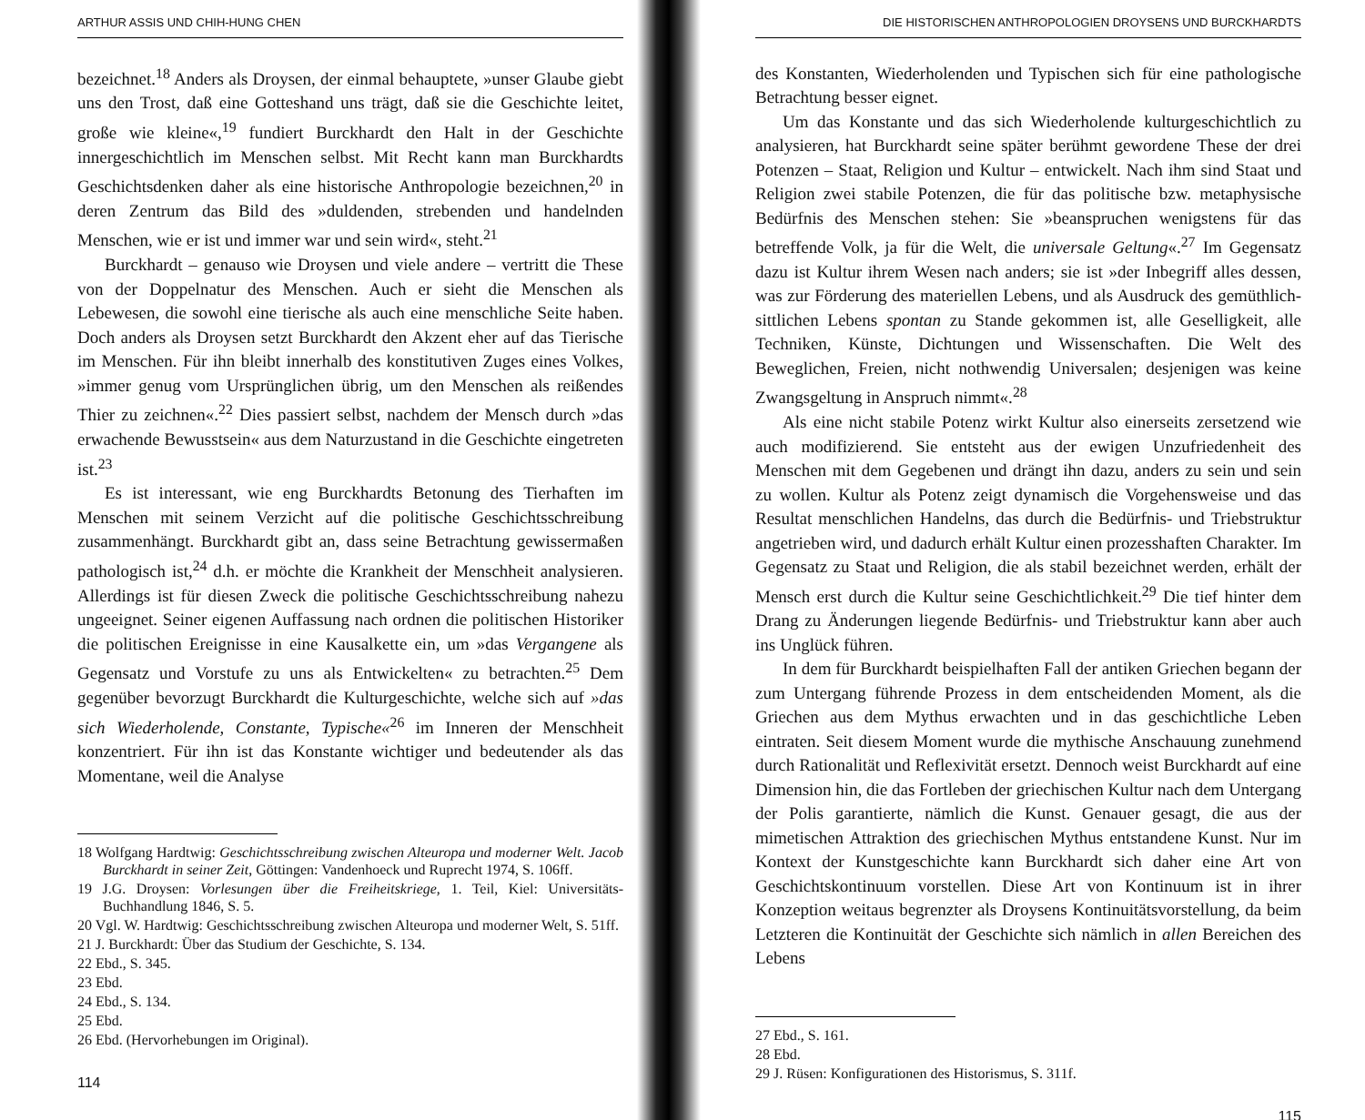ARTHUR ASSIS UND CHIH-HUNG CHEN
bezeichnet.<sup>18</sup> Anders als Droysen, der einmal behauptete, »unser Glaube giebt uns den Trost, daß eine Gotteshand uns trägt, daß sie die Geschichte leitet, große wie kleine«,<sup>19</sup> fundiert Burckhardt den Halt in der Geschichte innergeschichtlich im Menschen selbst. Mit Recht kann man Burckhardts Geschichtsdenken daher als eine historische Anthropologie bezeichnen,<sup>20</sup> in deren Zentrum das Bild des »duldenden, strebenden und handelnden Menschen, wie er ist und immer war und sein wird«, steht.<sup>21</sup>
Burckhardt – genauso wie Droysen und viele andere – vertritt die These von der Doppelnatur des Menschen. Auch er sieht die Menschen als Lebewesen, die sowohl eine tierische als auch eine menschliche Seite haben. Doch anders als Droysen setzt Burckhardt den Akzent eher auf das Tierische im Menschen. Für ihn bleibt innerhalb des konstitutiven Zuges eines Volkes, »immer genug vom Ursprünglichen übrig, um den Menschen als reißendes Thier zu zeichnen«.<sup>22</sup> Dies passiert selbst, nachdem der Mensch durch »das erwachende Bewusstsein« aus dem Naturzustand in die Geschichte eingetreten ist.<sup>23</sup>
Es ist interessant, wie eng Burckhardts Betonung des Tierhaften im Menschen mit seinem Verzicht auf die politische Geschichtsschreibung zusammenhängt. Burckhardt gibt an, dass seine Betrachtung gewissermaßen pathologisch ist,<sup>24</sup> d.h. er möchte die Krankheit der Menschheit analysieren. Allerdings ist für diesen Zweck die politische Geschichtsschreibung nahezu ungeeignet. Seiner eigenen Auffassung nach ordnen die politischen Historiker die politischen Ereignisse in eine Kausalkette ein, um »das Vergangene als Gegensatz und Vorstufe zu uns als Entwickelten« zu betrachten.<sup>25</sup> Dem gegenüber bevorzugt Burckhardt die Kulturgeschichte, welche sich auf »das sich Wiederholende, Constante, Typische«<sup>26</sup> im Inneren der Menschheit konzentriert. Für ihn ist das Konstante wichtiger und bedeutender als das Momentane, weil die Analyse
18 Wolfgang Hardtwig: Geschichtsschreibung zwischen Alteuropa und moderner Welt. Jacob Burckhardt in seiner Zeit, Göttingen: Vandenhoeck und Ruprecht 1974, S. 106ff.
19 J.G. Droysen: Vorlesungen über die Freiheitskriege, 1. Teil, Kiel: Universitäts-Buchhandlung 1846, S. 5.
20 Vgl. W. Hardtwig: Geschichtsschreibung zwischen Alteuropa und moderner Welt, S. 51ff.
21 J. Burckhardt: Über das Studium der Geschichte, S. 134.
22 Ebd., S. 345.
23 Ebd.
24 Ebd., S. 134.
25 Ebd.
26 Ebd. (Hervorhebungen im Original).
114
DIE HISTORISCHEN ANTHROPOLOGIEN DROYSENS UND BURCKHARDTS
des Konstanten, Wiederholenden und Typischen sich für eine pathologische Betrachtung besser eignet.
Um das Konstante und das sich Wiederholende kulturgeschichtlich zu analysieren, hat Burckhardt seine später berühmt gewordene These der drei Potenzen – Staat, Religion und Kultur – entwickelt. Nach ihm sind Staat und Religion zwei stabile Potenzen, die für das politische bzw. metaphysische Bedürfnis des Menschen stehen: Sie »beanspruchen wenigstens für das betreffende Volk, ja für die Welt, die universale Geltung«.<sup>27</sup> Im Gegensatz dazu ist Kultur ihrem Wesen nach anders; sie ist »der Inbegriff alles dessen, was zur Förderung des materiellen Lebens, und als Ausdruck des gemüthlich-sittlichen Lebens spontan zu Stande gekommen ist, alle Geselligkeit, alle Techniken, Künste, Dichtungen und Wissenschaften. Die Welt des Beweglichen, Freien, nicht nothwendig Universalen; desjenigen was keine Zwangsgeltung in Anspruch nimmt«.<sup>28</sup>
Als eine nicht stabile Potenz wirkt Kultur also einerseits zersetzend wie auch modifizierend. Sie entsteht aus der ewigen Unzufriedenheit des Menschen mit dem Gegebenen und drängt ihn dazu, anders zu sein und sein zu wollen. Kultur als Potenz zeigt dynamisch die Vorgehensweise und das Resultat menschlichen Handelns, das durch die Bedürfnis- und Triebstruktur angetrieben wird, und dadurch erhält Kultur einen prozesshaften Charakter. Im Gegensatz zu Staat und Religion, die als stabil bezeichnet werden, erhält der Mensch erst durch die Kultur seine Geschichtlichkeit.<sup>29</sup> Die tief hinter dem Drang zu Änderungen liegende Bedürfnis- und Triebstruktur kann aber auch ins Unglück führen.
In dem für Burckhardt beispielhaften Fall der antiken Griechen begann der zum Untergang führende Prozess in dem entscheidenden Moment, als die Griechen aus dem Mythus erwachten und in das geschichtliche Leben eintraten. Seit diesem Moment wurde die mythische Anschauung zunehmend durch Rationalität und Reflexivität ersetzt. Dennoch weist Burckhardt auf eine Dimension hin, die das Fortleben der griechischen Kultur nach dem Untergang der Polis garantierte, nämlich die Kunst. Genauer gesagt, die aus der mimetischen Attraktion des griechischen Mythus entstandene Kunst. Nur im Kontext der Kunstgeschichte kann Burckhardt sich daher eine Art von Geschichtskontinuum vorstellen. Diese Art von Kontinuum ist in ihrer Konzeption weitaus begrenzter als Droysens Kontinuitätsvorstellung, da beim Letzteren die Kontinuität der Geschichte sich nämlich in allen Bereichen des Lebens
27 Ebd., S. 161.
28 Ebd.
29 J. Rüsen: Konfigurationen des Historismus, S. 311f.
115